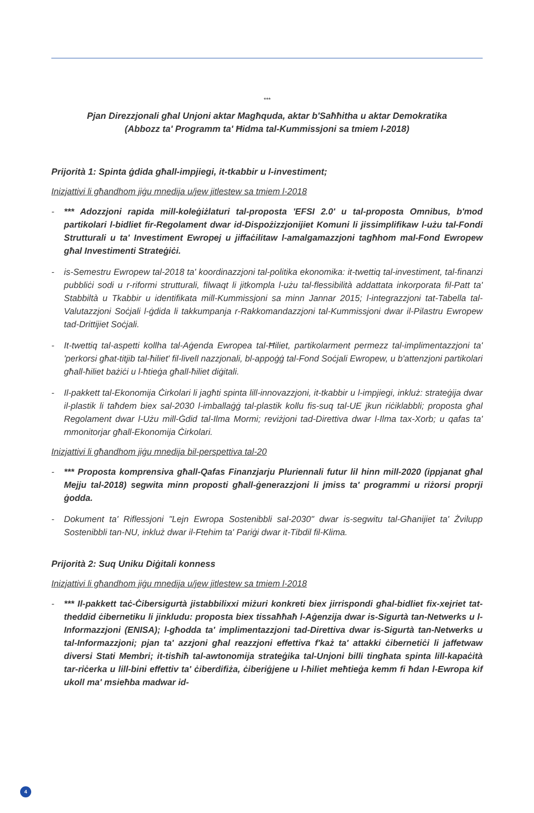***
Pjan Direzzjonali għal Unjoni aktar Magħquda, aktar b'Saħħitha u aktar Demokratika
(Abbozz ta' Programm ta' Ħidma tal-Kummissjoni sa tmiem l-2018)
Prijorità 1: Spinta ġdida għall-impjiegi, it-tkabbir u l-investiment;
Inizjattivi li għandhom jiġu mnedija u/jew jitlestew sa tmiem l-2018
- *** Adozzjoni rapida mill-koleġiżlaturi tal-proposta 'EFSI 2.0' u tal-proposta Omnibus, b'mod partikolari l-bidliet fir-Regolament dwar id-Dispożizzjonijiet Komuni li jissimplifikaw l-użu tal-Fondi Strutturali u ta' Investiment Ewropej u jiffaċilitaw l-amalgamazzjoni tagħhom mal-Fond Ewropew għal Investimenti Strateġiċi.
- is-Semestru Ewropew tal-2018 ta' koordinazzjoni tal-politika ekonomika: it-twettiq tal-investiment, tal-finanzi pubbliċi sodi u r-riformi strutturali, filwaqt li jitkompla l-użu tal-flessibilità addattata inkorporata fil-Patt ta' Stabbiltà u Tkabbir u identifikata mill-Kummissjoni sa minn Jannar 2015; l-integrazzjoni tat-Tabella tal-Valutazzjoni Soċjali l-ġdida li takkumpanja r-Rakkomandazzjoni tal-Kummissjoni dwar il-Pilastru Ewropew tad-Drittijiet Soċjali.
- It-twettiq tal-aspetti kollha tal-Aġenda Ewropea tal-Ħiliet, partikolarment permezz tal-implimentazzjoni ta' 'perkorsi għat-titjib tal-ħiliet' fil-livell nazzjonali, bl-appoġġ tal-Fond Soċjali Ewropew, u b'attenzjoni partikolari għall-ħiliet bażiċi u l-ħtieġa għall-ħiliet diġitali.
- Il-pakkett tal-Ekonomija Ċirkolari li jagħti spinta lill-innovazzjoni, it-tkabbir u l-impjiegi, inkluż: strateġija dwar il-plastik li taħdem biex sal-2030 l-imballaġġ tal-plastik kollu fis-suq tal-UE jkun riċiklabbli; proposta għal Regolament dwar l-Użu mill-Ġdid tal-Ilma Mormi; reviżjoni tad-Direttiva dwar l-Ilma tax-Xorb; u qafas ta' mmonitorjar għall-Ekonomija Ċirkolari.
Inizjattivi li għandhom jiġu mnedija bil-perspettiva tal-20
- *** Proposta komprensiva għall-Qafas Finanzjarju Pluriennali futur lil hinn mill-2020 (ippjanat għal Mejju tal-2018) segwita minn proposti għall-ġenerazzjoni li jmiss ta' programmi u riżorsi proprji ġodda.
- Dokument ta' Riflessjoni "Lejn Ewropa Sostenibbli sal-2030" dwar is-segwitu tal-Għanijiet ta' Żvilupp Sostenibbli tan-NU, inkluż dwar il-Ftehim ta' Pariġi dwar it-Tibdil fil-Klima.
Prijorità 2: Suq Uniku Diġitali konness
Inizjattivi li għandhom jiġu mnedija u/jew jitlestew sa tmiem l-2018
- *** Il-pakkett taċ-Ċibersigurtà jistabbilixxi miżuri konkreti biex jirrispondi għal-bidliet fix-xejriet tat-theddid ċibernetiku li jinkludu: proposta biex tissaħħaħ l-Aġenzija dwar is-Sigurtà tan-Netwerks u l-Informazzjoni (ENISA); l-għodda ta' implimentazzjoni tad-Direttiva dwar is-Sigurtà tan-Netwerks u tal-Informazzjoni; pjan ta' azzjoni għal reazzjoni effettiva f'każ ta' attakki ċibernetiċi li jaffetwaw diversi Stati Membri; it-tisħiħ tal-awtonomija strateġika tal-Unjoni billi tingħata spinta lill-kapaċità tar-riċerka u lill-bini effettiv ta' ċiberdifiża, ċiberiġjene u l-ħiliet meħtieġa kemm fi ħdan l-Ewropa kif ukoll ma' msieħba madwar id-
4